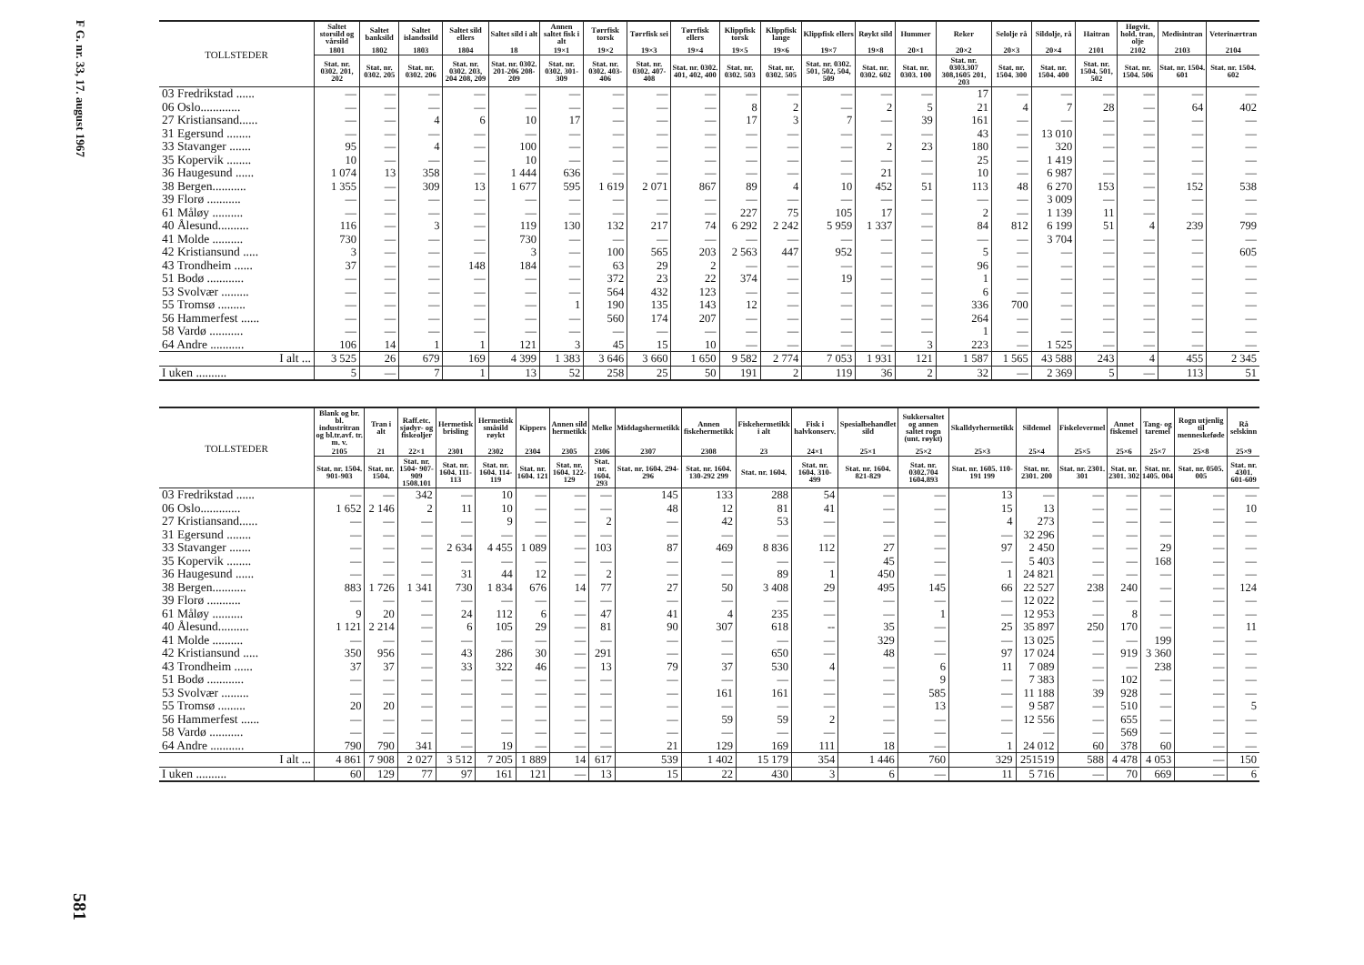F G. nr. 33, 17. august 1967
581
| TOLLSTEDER | Saltet storsild og vårsild | Saltet banksild | Saltet islandssild | Saltet sild ellers | Saltet sild i alt | Annen saltet fisk i alt | Tørrfisk torsk | Tørrfisk sei | Tørrfisk ellers | Klippfisk torsk | Klippfisk lange | Klippfisk ellers | Røykt sild | Hummer | Reker | Selolje rå | Sildolje, rå | Haitran | Høgvit. hold. tran, olje | Medisintran | Veterinærtran |
| --- | --- | --- | --- | --- | --- | --- | --- | --- | --- | --- | --- | --- | --- | --- | --- | --- | --- | --- | --- | --- | --- |
| | 1801 | 1802 | 1803 | 1804 | 18 | 19×1 | 19×2 | 19×3 | 19×4 | 19×5 | 19×6 | 19×7 | 19×8 | 20×1 | 20×2 | 20×3 | 20×4 | 2101 | 2102 | 2103 | 2104 |
| | Stat. nr. 0302. 201, 202 | Stat. nr. 0302. 205 | Stat. nr. 0302. 206 | Stat. nr. 0302. 203, 204 208, 209 | Stat. nr. 0302. 201-206 208-209 | Stat. nr. 0302. 301-309 | Stat. nr. 0302. 403-406 | Stat. nr. 0302. 407-408 | Stat. nr. 0302. 401, 402, 400 | Stat. nr. 0302. 503 | Stat. nr. 0302. 505 | Stat. nr. 0302. 501, 502, 504, 509 | Stat. nr. 0302. 602 | Stat. nr. 0303. 100 | Stat. nr. 0303.307 308,1605 201, 203 | Stat. nr. 1504. 300 | Stat. nr. 1504. 400 | Stat. nr. 1504. 501, 502 | Stat. nr. 1504. 506 | Stat. nr. 1504. 601 | Stat. nr. 1504. 602 |
| 03 Fredrikstad ...... | — | — | — | — | — | — | — | — | — | — | — | — | — | — | 17 | — | — | — | — | — | — |
| 06 Oslo............. | — | — | — | — | — | — | — | — | — | 8 | 2 | — | 2 | 5 | 21 | 4 | 7 | 28 | — | 64 | 402 |
| 27 Kristiansand...... | — | — | 4 | 6 | 10 | 17 | — | — | — | 17 | 3 | 7 | — | 39 | 161 | — | — | — | — | — | — |
| 31 Egersund ........ | — | — | — | — | — | — | — | — | — | — | — | — | — | — | 43 | — | 13 010 | — | — | — | — |
| 33 Stavanger ....... | 95 | — | 4 | — | 100 | — | — | — | — | — | — | — | 2 | 23 | 180 | — | 320 | — | — | — | — |
| 35 Kopervik ........ | 10 | — | — | — | 10 | — | — | — | — | — | — | — | — | — | 25 | — | 1 419 | — | — | — | — |
| 36 Haugesund ...... | 1 074 | 13 | 358 | — | 1 444 | 636 | — | — | — | — | — | — | 21 | — | 10 | — | 6 987 | — | — | — | — |
| 38 Bergen........... | 1 355 | — | 309 | 13 | 1 677 | 595 | 1 619 | 2 071 | 867 | 89 | 4 | 10 | 452 | 51 | 113 | 48 | 6 270 | 153 | — | 152 | 538 |
| 39 Florø ........... | — | — | — | — | — | — | — | — | — | — | — | — | — | — | — | — | 3 009 | — | — | — | — |
| 61 Måløy .......... | — | — | — | — | — | — | — | — | — | 227 | 75 | 105 | 17 | — | 2 | — | 1 139 | 11 | — | — | — |
| 40 Ålesund.......... | 116 | — | 3 | — | 119 | 130 | 132 | 217 | 74 | 6 292 | 2 242 | 5 959 | 1 337 | — | 84 | 812 | 6 199 | 51 | 4 | 239 | 799 |
| 41 Molde .......... | 730 | — | — | — | 730 | — | — | — | — | — | — | — | — | — | — | — | 3 704 | — | — | — | — |
| 42 Kristiansund ..... | 3 | — | — | — | 3 | — | 100 | 565 | 203 | 2 563 | 447 | 952 | — | — | 5 | — | — | — | — | — | 605 |
| 43 Trondheim ...... | 37 | — | — | 148 | 184 | — | 63 | 29 | 2 | — | — | — | — | — | 96 | — | — | — | — | — | — |
| 51 Bodø ............ | — | — | — | — | — | — | 372 | 23 | 22 | 374 | — | 19 | — | — | 1 | — | — | — | — | — | — |
| 53 Svolvær ......... | — | — | — | — | — | — | 564 | 432 | 123 | — | — | — | — | — | 6 | — | — | — | — | — | — |
| 55 Tromsø ......... | — | — | — | — | — | 1 | 190 | 135 | 143 | 12 | — | — | — | — | 336 | 700 | — | — | — | — | — |
| 56 Hammerfest ...... | — | — | — | — | — | — | 560 | 174 | 207 | — | — | — | — | — | 264 | — | — | — | — | — | — |
| 58 Vardø ........... | — | — | — | — | — | — | — | — | — | — | — | — | — | — | 1 | — | — | — | — | — | — |
| 64 Andre ........... | 106 | 14 | 1 | 1 | 121 | 3 | 45 | 15 | 10 | — | — | — | — | 3 | 223 | — | 1 525 | — | — | — | — |
| I alt ... | 3 525 | 26 | 679 | 169 | 4 399 | 1 383 | 3 646 | 3 660 | 1 650 | 9 582 | 2 774 | 7 053 | 1 931 | 121 | 1 587 | 1 565 | 43 588 | 243 | 4 | 455 | 2 345 |
| I uken .......... | 5 | — | 7 | 1 | 13 | 52 | 258 | 25 | 50 | 191 | 2 | 119 | 36 | 2 | 32 | — | 2 369 | 5 | — | 113 | 51 |
| TOLLSTEDER | Blank og br. bl. industritran og bl.tr.avf. tr. m. v. | Tran i alt | Raff.etc. sjødyr- og fiskeoljer | Hermetisk brisling | Hermetisk småsild røykt | Kippers | Annen sild hermetikk | Melke | Middagshermetikk | Annen fiskehermetikk | Fiskehermetikk i alt | Fisk i halvkonserv. | Spesialbehandlet sild | Sukkersaltet og annen saltet rogn (unt. røykt) | Skalldyrhermetikk | Sildemel | Fiskelevermel | Annet fiskemel | Tang- og taremel | Rogn utjenlig til menneskeføde | Rå selskinn |
| --- | --- | --- | --- | --- | --- | --- | --- | --- | --- | --- | --- | --- | --- | --- | --- | --- | --- | --- | --- | --- | --- |
| | 2105 | 21 | 22×1 | 2301 | 2302 | 2304 | 2305 | 2306 | 2307 | 2308 | 23 | 24×1 | 25×1 | 25×2 | 25×3 | 25×4 | 25×5 | 25×6 | 25×7 | 25×8 | 25×9 |
| | Stat. nr. 1504. 901-903 | Stat. nr. 1504. | Stat. nr. 1504· 907-909 1508.101 | Stat. nr. 1604. 111-113 | Stat. nr. 1604. 114-119 | Stat. nr. 1604. 121 | Stat. nr. 1604. 122-129 | Stat. nr. 1604. 293 | Stat. nr. 1604. 294-296 | Stat. nr. 1604. 130-292 299 | Stat. nr. 1604. | Stat. nr. 1604. 310-499 | Stat. nr. 1604. 821-829 | Stat. nr. 0302.704 1604.893 | Stat. nr. 1605. 110-191 199 | Stat. nr. 2301. 200 | Stat. nr. 2301. 301 | Stat. nr. 2301. 302 | Stat. nr. 1405. 004 | Stat. nr. 0505. 005 | Stat. nr. 4301. 601-609 |
| 03 Fredrikstad ...... | — | — | 342 | — | 10 | — | — | — | 145 | 133 | 288 | 54 | — | — | 13 | — | — | — | — | — | — |
| 06 Oslo............. | 1 652 | 2 146 | 2 | 11 | 10 | — | — | — | 48 | 12 | 81 | 41 | — | — | 15 | 13 | — | — | — | — | 10 |
| 27 Kristiansand...... | — | — | — | — | 9 | — | — | 2 | — | 42 | 53 | — | — | — | 4 | 273 | — | — | — | — | — |
| 31 Egersund ........ | — | — | — | — | — | — | — | — | — | — | — | — | — | — | — | 32 296 | — | — | — | — | — |
| 33 Stavanger ....... | — | — | — | 2 634 | 4 455 | 1 089 | — | 103 | 87 | 469 | 8 836 | 112 | 27 | — | 97 | 2 450 | — | — | 29 | — | — |
| 35 Kopervik ........ | — | — | — | — | — | — | — | — | — | — | — | — | 45 | — | — | 5 403 | — | — | 168 | — | — |
| 36 Haugesund ...... | — | — | — | 31 | 44 | 12 | — | 2 | — | — | 89 | 1 | 450 | — | 1 | 24 821 | — | — | — | — | — |
| 38 Bergen........... | 883 | 1 726 | 1 341 | 730 | 1 834 | 676 | 14 | 77 | 27 | 50 | 3 408 | 29 | 495 | 145 | 66 | 22 527 | 238 | 240 | — | — | 124 |
| 39 Florø ........... | — | — | — | — | — | — | — | — | — | — | — | — | — | — | — | 12 022 | — | — | — | — | — |
| 61 Måløy .......... | 9 | 20 | — | 24 | 112 | 6 | — | 47 | 41 | 4 | 235 | — | — | 1 | — | 12 953 | — | 8 | — | — | — |
| 40 Ålesund.......... | 1 121 | 2 214 | — | 6 | 105 | 29 | — | 81 | 90 | 307 | 618 | -- | 35 | — | 25 | 35 897 | 250 | 170 | — | — | 11 |
| 41 Molde .......... | — | — | — | — | — | — | — | — | — | — | — | — | 329 | — | — | 13 025 | — | — | 199 | — | — |
| 42 Kristiansund ..... | 350 | 956 | — | 43 | 286 | 30 | — | 291 | — | — | 650 | — | 48 | — | 97 | 17 024 | — | 919 | 3 360 | — | — |
| 43 Trondheim ...... | 37 | 37 | — | 33 | 322 | 46 | — | 13 | 79 | 37 | 530 | 4 | — | 6 | 11 | 7 089 | — | — | 238 | — | — |
| 51 Bodø ............ | — | — | — | — | — | — | — | — | — | — | — | — | — | 9 | — | 7 383 | — | 102 | — | — | — |
| 53 Svolvær ......... | — | — | — | — | — | — | — | — | — | 161 | 161 | — | — | 585 | — | 11 188 | 39 | 928 | — | — | — |
| 55 Tromsø ......... | 20 | 20 | — | — | — | — | — | — | — | — | — | — | — | 13 | — | 9 587 | — | 510 | — | — | 5 |
| 56 Hammerfest ...... | — | — | — | — | — | — | — | — | — | 59 | 59 | 2 | — | — | — | 12 556 | — | 655 | — | — | — |
| 58 Vardø ........... | — | — | — | — | — | — | — | — | — | — | — | — | — | — | — | — | — | 569 | — | — | — |
| 64 Andre ........... | 790 | 790 | 341 | — | 19 | — | — | — | 21 | 129 | 169 | 111 | 18 | — | 1 | 24 012 | 60 | 378 | 60 | — | — |
| I alt ... | 4 861 | 7 908 | 2 027 | 3 512 | 7 205 | 1 889 | 14 | 617 | 539 | 1 402 | 15 179 | 354 | 1 446 | 760 | 329 | 251519 | 588 | 4 478 | 4 053 | — | 150 |
| I uken .......... | 60 | 129 | 77 | 97 | 161 | 121 | — | 13 | 15 | 22 | 430 | 3 | 6 | — | 11 | 5 716 | — | 70 | 669 | — | 6 |